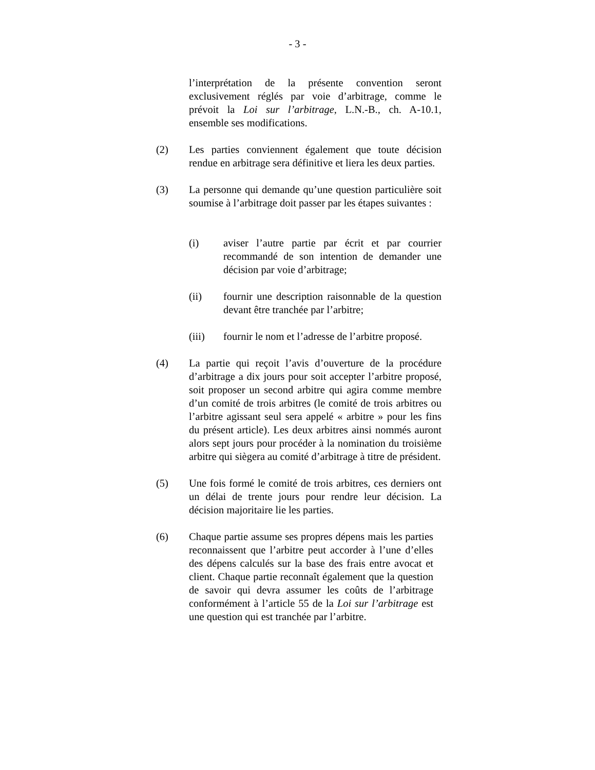- 3 -
l’interprétation de la présente convention seront exclusivement réglés par voie d’arbitrage, comme le prévoit la Loi sur l’arbitrage, L.N.-B., ch. A-10.1, ensemble ses modifications.
(2) Les parties conviennent également que toute décision rendue en arbitrage sera définitive et liera les deux parties.
(3) La personne qui demande qu’une question particulière soit soumise à l’arbitrage doit passer par les étapes suivantes :
(i) aviser l’autre partie par écrit et par courrier recommandé de son intention de demander une décision par voie d’arbitrage;
(ii) fournir une description raisonnable de la question devant être tranchée par l’arbitre;
(iii) fournir le nom et l’adresse de l’arbitre proposé.
(4) La partie qui reçoit l’avis d’ouverture de la procédure d’arbitrage a dix jours pour soit accepter l’arbitre proposé, soit proposer un second arbitre qui agira comme membre d’un comité de trois arbitres (le comité de trois arbitres ou l’arbitre agissant seul sera appelé « arbitre » pour les fins du présent article). Les deux arbitres ainsi nommés auront alors sept jours pour procéder à la nomination du troisième arbitre qui siègera au comité d’arbitrage à titre de président.
(5) Une fois formé le comité de trois arbitres, ces derniers ont un délai de trente jours pour rendre leur décision. La décision majoritaire lie les parties.
(6) Chaque partie assume ses propres dépens mais les parties reconnaissent que l’arbitre peut accorder à l’une d’elles des dépens calculés sur la base des frais entre avocat et client. Chaque partie reconnaît également que la question de savoir qui devra assumer les coûts de l’arbitrage conformément à l’article 55 de la Loi sur l’arbitrage est une question qui est tranchée par l’arbitre.